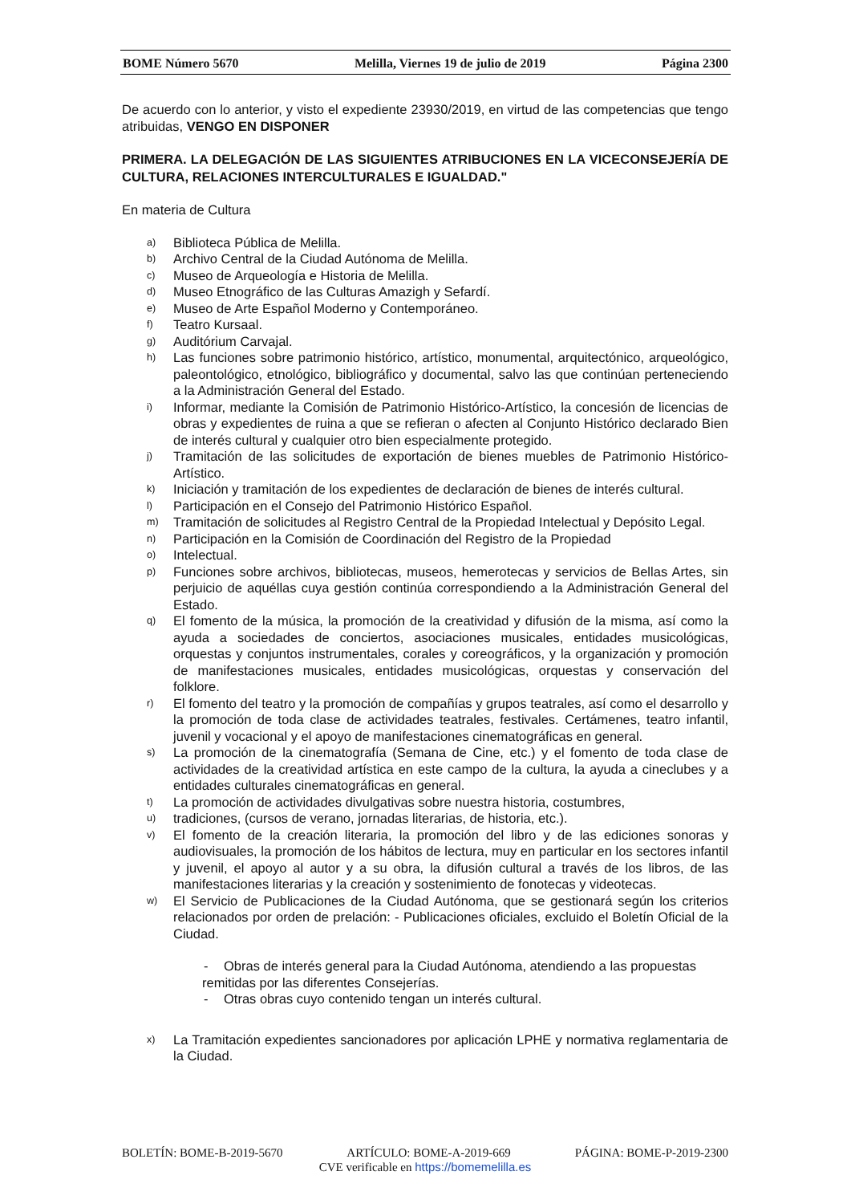BOME Número 5670 Melilla, Viernes 19 de julio de 2019 Página 2300
De acuerdo con lo anterior, y visto el expediente 23930/2019, en virtud de las competencias que tengo atribuidas, VENGO EN DISPONER
PRIMERA. LA DELEGACIÓN DE LAS SIGUIENTES ATRIBUCIONES EN LA VICECONSEJERÍA DE CULTURA, RELACIONES INTERCULTURALES E IGUALDAD."
En materia de Cultura
a) Biblioteca Pública de Melilla.
b) Archivo Central de la Ciudad Autónoma de Melilla.
c) Museo de Arqueología e Historia de Melilla.
d) Museo Etnográfico de las Culturas Amazigh y Sefardí.
e) Museo de Arte Español Moderno y Contemporáneo.
f) Teatro Kursaal.
g) Auditórium Carvajal.
h) Las funciones sobre patrimonio histórico, artístico, monumental, arquitectónico, arqueológico, paleontológico, etnológico, bibliográfico y documental, salvo las que continúan perteneciendo a la Administración General del Estado.
i) Informar, mediante la Comisión de Patrimonio Histórico-Artístico, la concesión de licencias de obras y expedientes de ruina a que se refieran o afecten al Conjunto Histórico declarado Bien de interés cultural y cualquier otro bien especialmente protegido.
j) Tramitación de las solicitudes de exportación de bienes muebles de Patrimonio Histórico-Artístico.
k) Iniciación y tramitación de los expedientes de declaración de bienes de interés cultural.
l) Participación en el Consejo del Patrimonio Histórico Español.
m) Tramitación de solicitudes al Registro Central de la Propiedad Intelectual y Depósito Legal.
n) Participación en la Comisión de Coordinación del Registro de la Propiedad
o) Intelectual.
p) Funciones sobre archivos, bibliotecas, museos, hemerotecas y servicios de Bellas Artes, sin perjuicio de aquéllas cuya gestión continúa correspondiendo a la Administración General del Estado.
q) El fomento de la música, la promoción de la creatividad y difusión de la misma, así como la ayuda a sociedades de conciertos, asociaciones musicales, entidades musicológicas, orquestas y conjuntos instrumentales, corales y coreográficos, y la organización y promoción de manifestaciones musicales, entidades musicológicas, orquestas y conservación del folklore.
r) El fomento del teatro y la promoción de compañías y grupos teatrales, así como el desarrollo y la promoción de toda clase de actividades teatrales, festivales. Certámenes, teatro infantil, juvenil y vocacional y el apoyo de manifestaciones cinematográficas en general.
s) La promoción de la cinematografía (Semana de Cine, etc.) y el fomento de toda clase de actividades de la creatividad artística en este campo de la cultura, la ayuda a cineclubes y a entidades culturales cinematográficas en general.
t) La promoción de actividades divulgativas sobre nuestra historia, costumbres,
u) tradiciones, (cursos de verano, jornadas literarias, de historia, etc.).
v) El fomento de la creación literaria, la promoción del libro y de las ediciones sonoras y audiovisuales, la promoción de los hábitos de lectura, muy en particular en los sectores infantil y juvenil, el apoyo al autor y a su obra, la difusión cultural a través de los libros, de las manifestaciones literarias y la creación y sostenimiento de fonotecas y videotecas.
w) El Servicio de Publicaciones de la Ciudad Autónoma, que se gestionará según los criterios relacionados por orden de prelación: - Publicaciones oficiales, excluido el Boletín Oficial de la Ciudad.
- Obras de interés general para la Ciudad Autónoma, atendiendo a las propuestas
remitidas por las diferentes Consejerías.
- Otras obras cuyo contenido tengan un interés cultural.
x) La Tramitación expedientes sancionadores por aplicación LPHE y normativa reglamentaria de la Ciudad.
BOLETÍN: BOME-B-2019-5670 ARTÍCULO: BOME-A-2019-669 PÁGINA: BOME-P-2019-2300
CVE verificable en https://bomemelilla.es